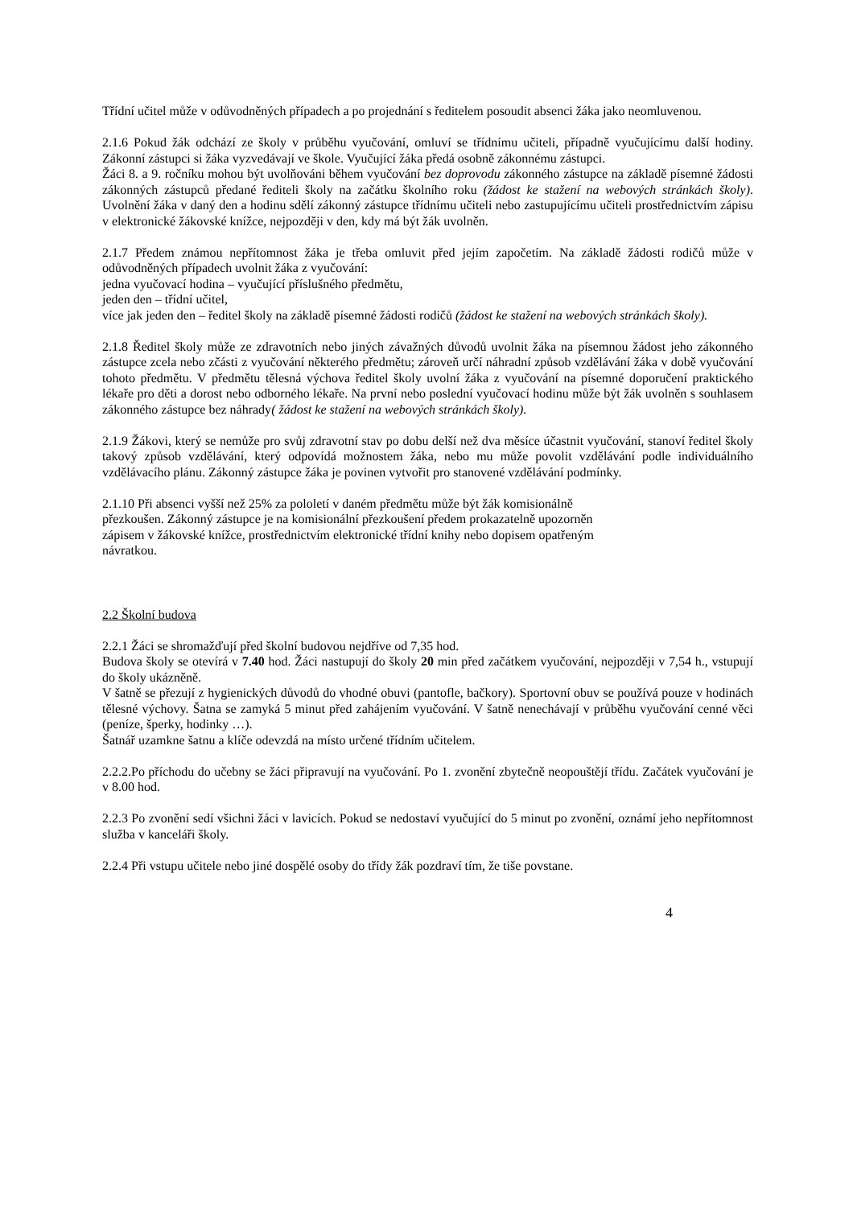Třídní učitel může v odůvodněných případech a po projednání s ředitelem posoudit absenci žáka jako neomluvenou.
2.1.6 Pokud žák odchází ze školy v průběhu vyučování, omluví se třídnímu učiteli, případně vyučujícímu další hodiny. Zákonní zástupci si žáka vyzvedávají ve škole. Vyučující žáka předá osobně zákonnému zástupci.
Žáci 8. a 9. ročníku mohou být uvolňováni během vyučování bez doprovodu zákonného zástupce na základě písemné žádosti zákonných zástupců předané řediteli školy na začátku školního roku (žádost ke stažení na webových stránkách školy). Uvolnění žáka v daný den a hodinu sdělí zákonný zástupce třídnímu učiteli nebo zastupujícímu učiteli prostřednictvím zápisu v elektronické žákovské knížce, nejpozději v den, kdy má být žák uvolněn.
2.1.7 Předem známou nepřítomnost žáka je třeba omluvit před jejím započetím. Na základě žádosti rodičů může v odůvodněných případech uvolnit žáka z vyučování:
jedna vyučovací hodina – vyučující příslušného předmětu,
jeden den – třídní učitel,
více jak jeden den – ředitel školy na základě písemné žádosti rodičů (žádost ke stažení na webových stránkách školy).
2.1.8 Ředitel školy může ze zdravotních nebo jiných závažných důvodů uvolnit žáka na písemnou žádost jeho zákonného zástupce zcela nebo zčásti z vyučování některého předmětu; zároveň určí náhradní způsob vzdělávání žáka v době vyučování tohoto předmětu. V předmětu tělesná výchova ředitel školy uvolní žáka z vyučování na písemné doporučení praktického lékaře pro děti a dorost nebo odborného lékaře. Na první nebo poslední vyučovací hodinu může být žák uvolněn s souhlasem zákonného zástupce bez náhrady( žádost ke stažení na webových stránkách školy).
2.1.9 Žákovi, který se nemůže pro svůj zdravotní stav po dobu delší než dva měsíce účastnit vyučování, stanoví ředitel školy takový způsob vzdělávání, který odpovídá možnostem žáka, nebo mu může povolit vzdělávání podle individuálního vzdělávacího plánu. Zákonný zástupce žáka je povinen vytvořit pro stanovené vzdělávání podmínky.
2.1.10 Při absenci vyšší než 25% za pololetí v daném předmětu může být žák komisionálně
přezkoušen. Zákonný zástupce je na komisionální přezkoušení předem prokazatelně upozorněn
zápisem v žákovské knížce, prostřednictvím elektronické třídní knihy nebo dopisem opatřeným
návratkou.
2.2 Školní budova
2.2.1 Žáci se shromažďují před školní budovou nejdříve od 7,35 hod.
Budova školy se otevírá v 7.40 hod. Žáci nastupují do školy 20 min před začátkem vyučování, nejpozději v 7,54 h., vstupují do školy ukázněně.
V šatně se přezují z hygienických důvodů do vhodné obuvi (pantofle, bačkory). Sportovní obuv se používá pouze v hodinách tělesné výchovy. Šatna se zamyká 5 minut před zahájením vyučování. V šatně nenechávají v průběhu vyučování cenné věci (peníze, šperky, hodinky …).
Šatnář uzamkne šatnu a klíče odevzdá na místo určené třídním učitelem.
2.2.2.Po příchodu do učebny se žáci připravují na vyučování. Po 1. zvonění zbytečně neopouštějí třídu. Začátek vyučování je v 8.00 hod.
2.2.3 Po zvonění sedí všichni žáci v lavicích. Pokud se nedostaví vyučující do 5 minut po zvonění, oznámí jeho nepřítomnost služba v kanceláři školy.
2.2.4 Při vstupu učitele nebo jiné dospělé osoby do třídy žák pozdraví tím, že tiše povstane.
4